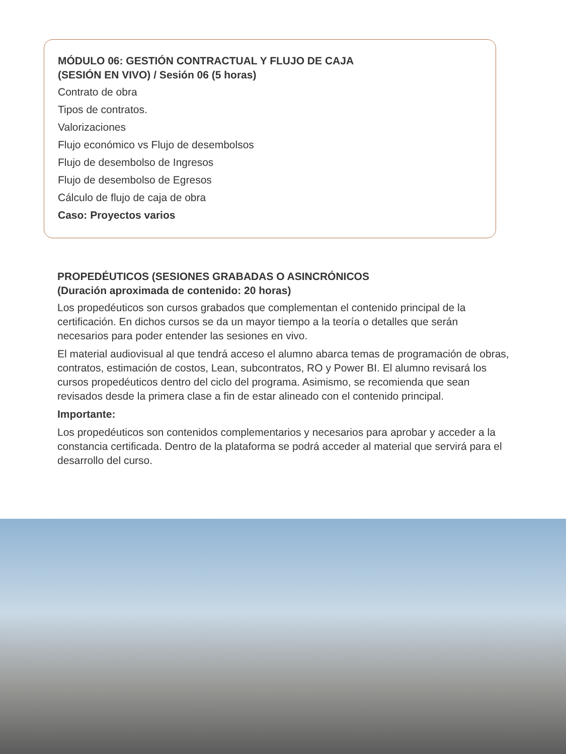MÓDULO 06: GESTIÓN CONTRACTUAL Y FLUJO DE CAJA
(SESIÓN EN VIVO) / Sesión 06 (5 horas)
Contrato de obra
Tipos de contratos.
Valorizaciones
Flujo económico vs Flujo de desembolsos
Flujo de desembolso de Ingresos
Flujo de desembolso de Egresos
Cálculo de flujo de caja de obra
Caso: Proyectos varios
PROPEDÉUTICOS (SESIONES GRABADAS O ASINCRÓNICOS
(Duración aproximada de contenido: 20 horas)
Los propedéuticos son cursos grabados que complementan el contenido principal de la certificación. En dichos cursos se da un mayor tiempo a la teoría o detalles que serán necesarios para poder entender las sesiones en vivo.
El material audiovisual al que tendrá acceso el alumno abarca temas de programación de obras, contratos, estimación de costos, Lean, subcontratos, RO y Power BI. El alumno revisará los cursos propedéuticos dentro del ciclo del programa. Asimismo, se recomienda que sean revisados desde la primera clase a fin de estar alineado con el contenido principal.
Importante:
Los propedéuticos son contenidos complementarios y necesarios para aprobar y acceder a la constancia certificada. Dentro de la plataforma se podrá acceder al material que servirá para el desarrollo del curso.